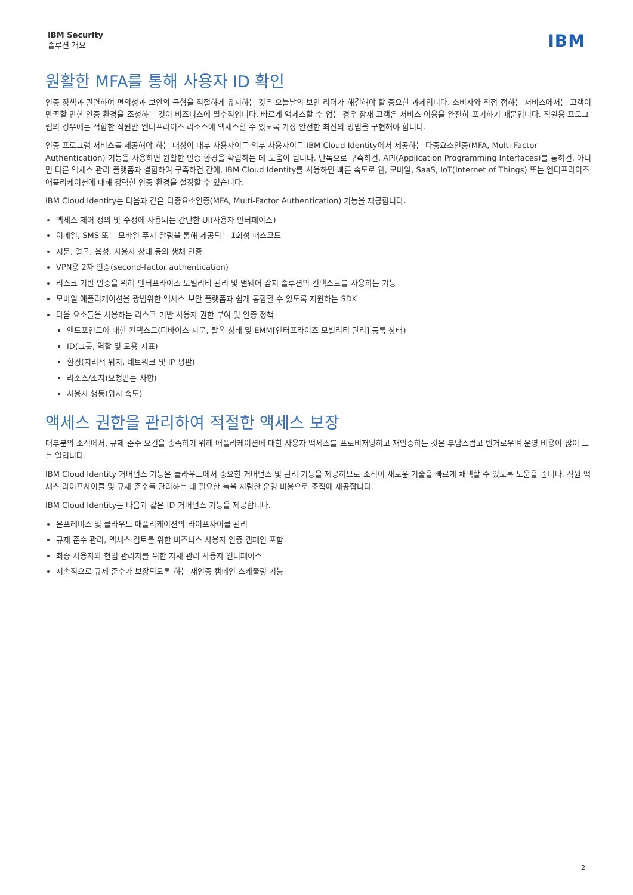IBM Security
솔루션 개요
IBM
원활한 MFA를 통해 사용자 ID 확인
인증 정책과 관련하여 편의성과 보안의 균형을 적절하게 유지하는 것은 오늘날의 보안 리더가 해결해야 할 중요한 과제입니다. 소비자와 직접 접하는 서비스에서는 고객이 만족할 만한 인증 환경을 조성하는 것이 비즈니스에 필수적입니다. 빠르게 액세스할 수 없는 경우 잠재 고객은 서비스 이용을 완전히 포기하기 때문입니다. 직원용 프로그램의 경우에는 적합한 직원만 엔터프라이즈 리소스에 액세스할 수 있도록 가장 안전한 최신의 방법을 구현해야 합니다.
인증 프로그램 서비스를 제공해야 하는 대상이 내부 사용자이든 외부 사용자이든 IBM Cloud Identity에서 제공하는 다중요소인증(MFA, Multi-Factor Authentication) 기능을 사용하면 원활한 인증 환경을 확립하는 데 도움이 됩니다. 단독으로 구축하건, API(Application Programming Interfaces)를 통하건, 아니면 다른 액세스 관리 플랫폼과 결합하여 구축하건 간에, IBM Cloud Identity를 사용하면 빠른 속도로 웹, 모바일, SaaS, IoT(Internet of Things) 또는 엔터프라이즈 애플리케이션에 대해 강력한 인증 환경을 설정할 수 있습니다.
IBM Cloud Identity는 다음과 같은 다중요소인증(MFA, Multi-Factor Authentication) 기능을 제공합니다.
액세스 제어 정의 및 수정에 사용되는 간단한 UI(사용자 인터페이스)
이메일, SMS 또는 모바일 푸시 알림을 통해 제공되는 1회성 패스코드
지문, 얼굴, 음성, 사용자 상태 등의 생체 인증
VPN용 2차 인증(second-factor authentication)
리스크 기반 인증을 위해 엔터프라이즈 모빌리티 관리 및 멀웨어 감지 솔루션의 컨텍스트를 사용하는 기능
모바일 애플리케이션을 광범위한 액세스 보안 플랫폼과 쉽게 통합할 수 있도록 지원하는 SDK
다음 요소들을 사용하는 리스크 기반 사용자 권한 부여 및 인증 정책
엔드포인트에 대한 컨텍스트(디바이스 지문, 탈옥 상태 및 EMM[엔터프라이즈 모빌리티 관리] 등록 상태)
ID(그룹, 역할 및 도용 지표)
환경(지리적 위치, 네트워크 및 IP 평판)
리소스/조치(요청받는 사항)
사용자 행동(위치 속도)
액세스 권한을 관리하여 적절한 액세스 보장
대부분의 조직에서, 규제 준수 요건을 충족하기 위해 애플리케이션에 대한 사용자 액세스를 프로비저닝하고 재인증하는 것은 부담스럽고 번거로우며 운영 비용이 많이 드는 일입니다.
IBM Cloud Identity 거버넌스 기능은 클라우드에서 중요한 거버넌스 및 관리 기능을 제공하므로 조직이 새로운 기술을 빠르게 채택할 수 있도록 도움을 줍니다. 직원 액세스 라이프사이클 및 규제 준수를 관리하는 데 필요한 툴을 저렴한 운영 비용으로 조직에 제공합니다.
IBM Cloud Identity는 다음과 같은 ID 거버넌스 기능을 제공합니다.
온프레미스 및 클라우드 애플리케이션의 라이프사이클 관리
규제 준수 관리, 액세스 검토를 위한 비즈니스 사용자 인증 캠페인 포함
최종 사용자와 현업 관리자를 위한 자체 관리 사용자 인터페이스
지속적으로 규제 준수가 보장되도록 하는 재인증 캠페인 스케줄링 기능
2